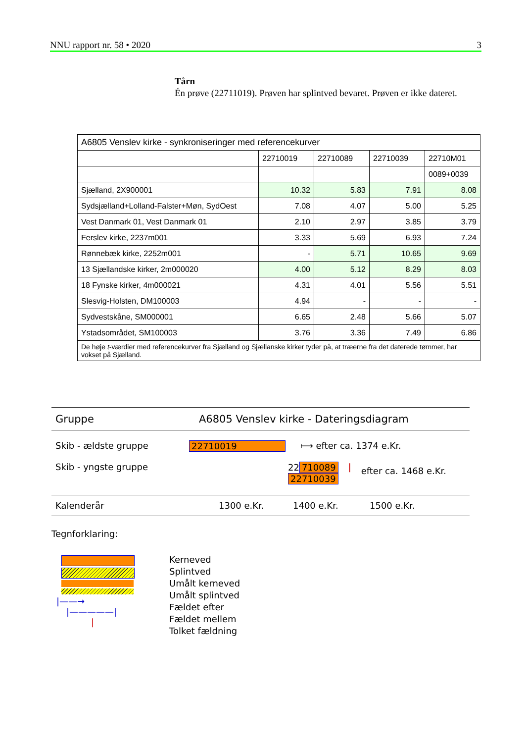NNU rapport nr. 58 • 2020 3
Tårn
Én prøve (22711019). Prøven har splintved bevaret. Prøven er ikke dateret.
| A6805 Venslev kirke - synkroniseringer med referencekurver | | | | |
| | 22710019 | 22710089 | 22710039 | 22710M01 |
| | | | | 0089+0039 |
| Sjælland, 2X900001 | 10.32 | 5.83 | 7.91 | 8.08 |
| Sydsjælland+Lolland-Falster+Møn, SydOest | 7.08 | 4.07 | 5.00 | 5.25 |
| Vest Danmark 01, Vest Danmark 01 | 2.10 | 2.97 | 3.85 | 3.79 |
| Ferslev kirke, 2237m001 | 3.33 | 5.69 | 6.93 | 7.24 |
| Rønnebæk kirke, 2252m001 | - | 5.71 | 10.65 | 9.69 |
| 13 Sjællandske kirker, 2m000020 | 4.00 | 5.12 | 8.29 | 8.03 |
| 18 Fynske kirker, 4m000021 | 4.31 | 4.01 | 5.56 | 5.51 |
| Slesvig-Holsten, DM100003 | 4.94 | - | - | - |
| Sydvestskåne, SM000001 | 6.65 | 2.48 | 5.66 | 5.07 |
| Ystadsområdet, SM100003 | 3.76 | 3.36 | 7.49 | 6.86 |
| De høje t -værdier med referencekurver fra Sjælland og Sjællanske kirker tyder på, at træerne fra det daterede tømmer, har vokset på Sjælland. | | | | |
Gruppe A6805 Venslev kirke - Dateringsdiagram
Skib - ældste gruppe 22710019 ⟼ efter ca. 1374 e.Kr.
Skib - yngste gruppe 22 710089
22710039 | efter ca. 1468 e.Kr.
Kalenderår 1300 e.Kr. 1400 e.Kr. 1500 e.Kr.
Tegnforklaring:
|——→
|—————|
|
Kerneved
Splintved
Umålt kerneved
Umålt splintved
Fældet efter
Fældet mellem
Tolket fældning